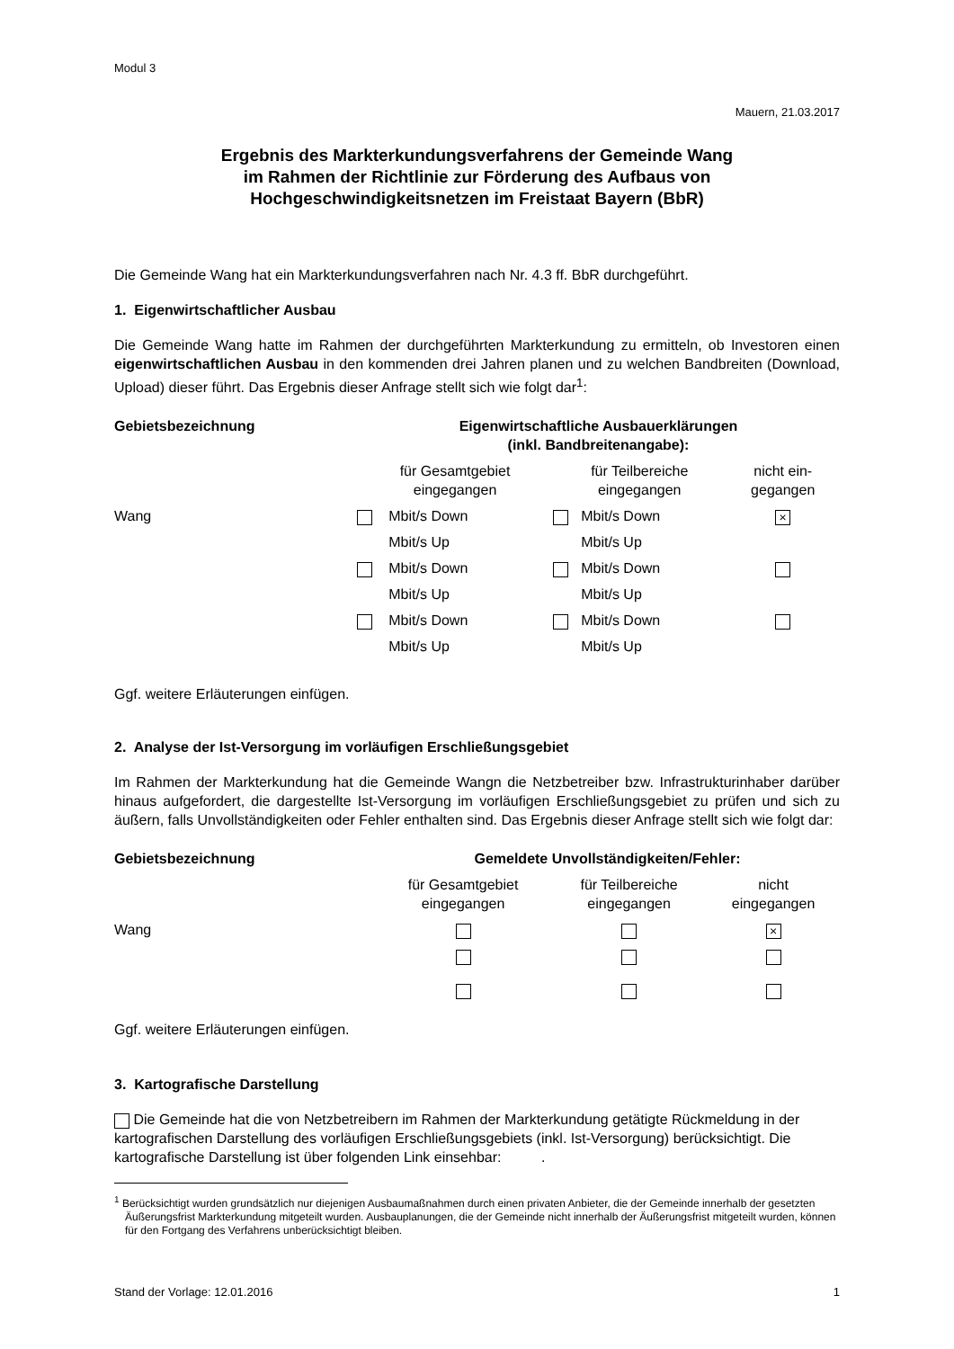Modul 3
Mauern, 21.03.2017
Ergebnis des Markterkundungsverfahrens der Gemeinde Wang
im Rahmen der Richtlinie zur Förderung des Aufbaus von
Hochgeschwindigkeitsnetzen im Freistaat Bayern (BbR)
Die Gemeinde Wang hat ein Markterkundungsverfahren nach Nr. 4.3 ff. BbR durchgeführt.
1. Eigenwirtschaftlicher Ausbau
Die Gemeinde Wang hatte im Rahmen der durchgeführten Markterkundung zu ermitteln, ob Investoren einen eigenwirtschaftlichen Ausbau in den kommenden drei Jahren planen und zu welchen Bandbreiten (Download, Upload) dieser führt. Das Ergebnis dieser Anfrage stellt sich wie folgt dar<sup>1</sup>:
| Gebietsbezeichnung | Eigenwirtschaftliche Ausbauerklärungen (inkl. Bandbreitenangabe): | | | | |
| --- | --- | --- | --- | --- | --- |
| | für Gesamtgebiet eingegangen | | für Teilbereiche eingegangen | | nicht ein- gegangen |
| Wang | | Mbit/s Down | | Mbit/s Down | × |
| | | Mbit/s Up | | Mbit/s Up | |
| | | Mbit/s Down | | Mbit/s Down | |
| | | Mbit/s Up | | Mbit/s Up | |
| | | Mbit/s Down | | Mbit/s Down | |
| | | Mbit/s Up | | Mbit/s Up | |
Ggf. weitere Erläuterungen einfügen.
2. Analyse der Ist-Versorgung im vorläufigen Erschließungsgebiet
Im Rahmen der Markterkundung hat die Gemeinde Wangn die Netzbetreiber bzw. Infrastrukturinhaber darüber hinaus aufgefordert, die dargestellte Ist-Versorgung im vorläufigen Erschließungsgebiet zu prüfen und sich zu äußern, falls Unvollständigkeiten oder Fehler enthalten sind. Das Ergebnis dieser Anfrage stellt sich wie folgt dar:
| Gebietsbezeichnung | Gemeldete Unvollständigkeiten/Fehler: | | |
| --- | --- | --- | --- |
| | für Gesamtgebiet eingegangen | für Teilbereiche eingegangen | nicht eingegangen |
| Wang | | | × |
Ggf. weitere Erläuterungen einfügen.
3. Kartografische Darstellung
Die Gemeinde hat die von Netzbetreibern im Rahmen der Markterkundung getätigte Rückmeldung in der kartografischen Darstellung des vorläufigen Erschließungsgebiets (inkl. Ist-Versorgung) berücksichtigt. Die kartografische Darstellung ist über folgenden Link einsehbar: .
<sup>1</sup> Berücksichtigt wurden grundsätzlich nur diejenigen Ausbaumaßnahmen durch einen privaten Anbieter, die der Gemeinde innerhalb der gesetzten Äußerungsfrist Markterkundung mitgeteilt wurden. Ausbauplanungen, die der Gemeinde nicht innerhalb der Äußerungsfrist mitgeteilt wurden, können für den Fortgang des Verfahrens unberücksichtigt bleiben.
Stand der Vorlage: 12.01.2016 1